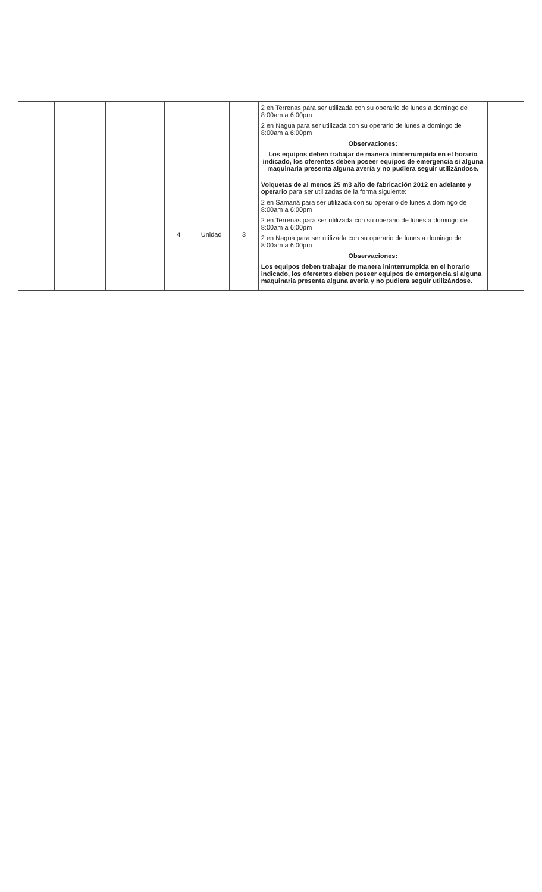| | | | | | | 2 en Terrenas para ser utilizada con su operario de lunes a domingo de 8:00am a 6:00pm 2 en Nagua para ser utilizada con su operario de lunes a domingo de 8:00am a 6:00pm Observaciones: Los equipos deben trabajar de manera ininterrumpida en el horario indicado, los oferentes deben poseer equipos de emergencia si alguna maquinaria presenta alguna avería y no pudiera seguir utilizándose. | |
| | | | 4 | Unidad | 3 | Volquetas de al menos 25 m3 año de fabricación 2012 en adelante y operario para ser utilizadas de la forma siguiente: 2 en Samaná para ser utilizada con su operario de lunes a domingo de 8:00am a 6:00pm 2 en Terrenas para ser utilizada con su operario de lunes a domingo de 8:00am a 6:00pm 2 en Nagua para ser utilizada con su operario de lunes a domingo de 8:00am a 6:00pm Observaciones: Los equipos deben trabajar de manera ininterrumpida en el horario indicado, los oferentes deben poseer equipos de emergencia si alguna maquinaria presenta alguna avería y no pudiera seguir utilizándose. | |